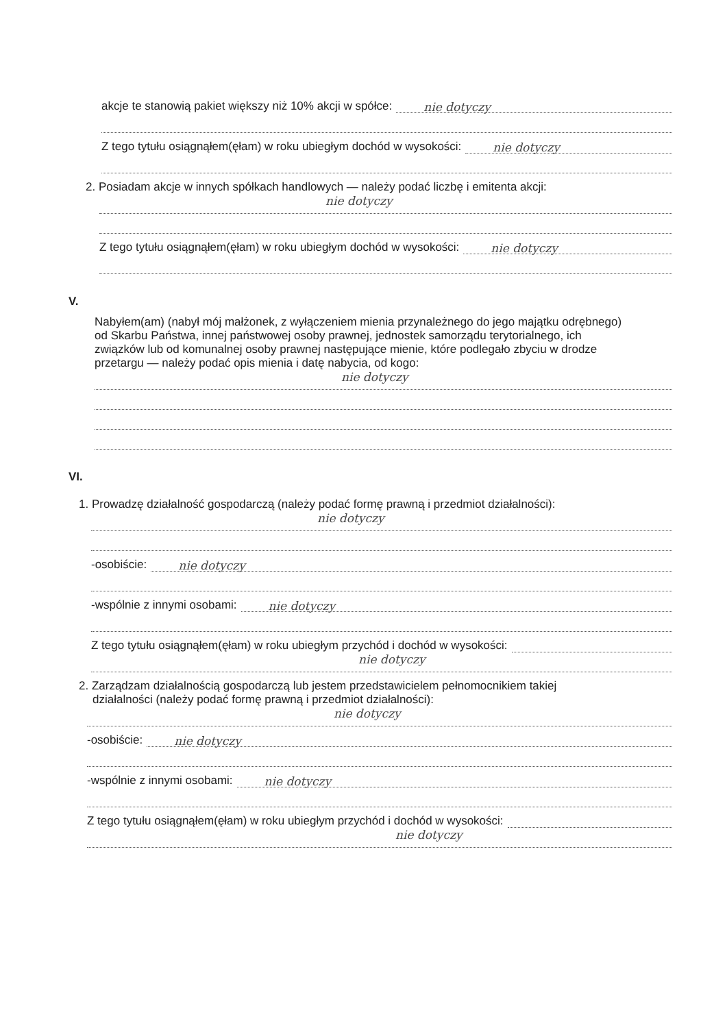akcje te stanowią pakiet większy niż 10% akcji w spółce: nie dotyczy
Z tego tytułu osiągnąłem(ęłam) w roku ubiegłym dochód w wysokości: nie dotyczy
2. Posiadam akcje w innych spółkach handlowych — należy podać liczbę i emitenta akcji:
nie dotyczy
Z tego tytułu osiągnąłem(ęłam) w roku ubiegłym dochód w wysokości: nie dotyczy
V.
Nabyłem(am) (nabył mój małżonek, z wyłączeniem mienia przynależnego do jego majątku odrębnego) od Skarbu Państwa, innej państwowej osoby prawnej, jednostek samorządu terytorialnego, ich związków lub od komunalnej osoby prawnej następujące mienie, które podlegało zbyciu w drodze przetargu — należy podać opis mienia i datę nabycia, od kogo:
nie dotyczy
VI.
1. Prowadzę działalność gospodarczą (należy podać formę prawną i przedmiot działalności):
nie dotyczy
-osobiście: nie dotyczy
-wspólnie z innymi osobami: nie dotyczy
Z tego tytułu osiągnąłem(ęłam) w roku ubiegłym przychód i dochód w wysokości:
nie dotyczy
2. Zarządzam działalnością gospodarczą lub jestem przedstawicielem pełnomocnikiem takiej
działalności (należy podać formę prawną i przedmiot działalności):
nie dotyczy
-osobiście: nie dotyczy
-wspólnie z innymi osobami: nie dotyczy
Z tego tytułu osiągnąłem(ęłam) w roku ubiegłym przychód i dochód w wysokości:
nie dotyczy